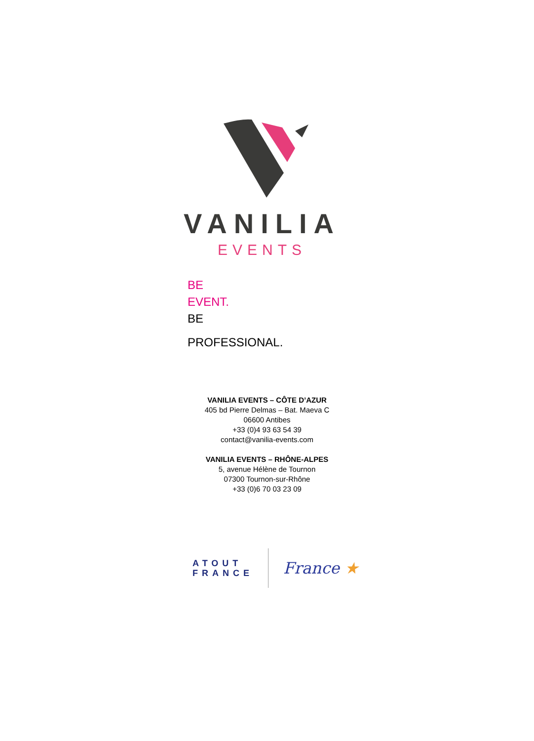VANILIA
EVENTS
BE
EVENT.
BE
PROFESSIONAL.
VANILIA EVENTS – CÔTE D’AZUR
405 bd Pierre Delmas – Bat. Maeva C
06600 Antibes
+33 (0)4 93 63 54 39
contact@vanilia-events.com
VANILIA EVENTS – RHÔNE-ALPES
5, avenue Hélène de Tournon
07300 Tournon-sur-Rhône
+33 (0)6 70 03 23 09
ATOUT
FRANCE
France ★